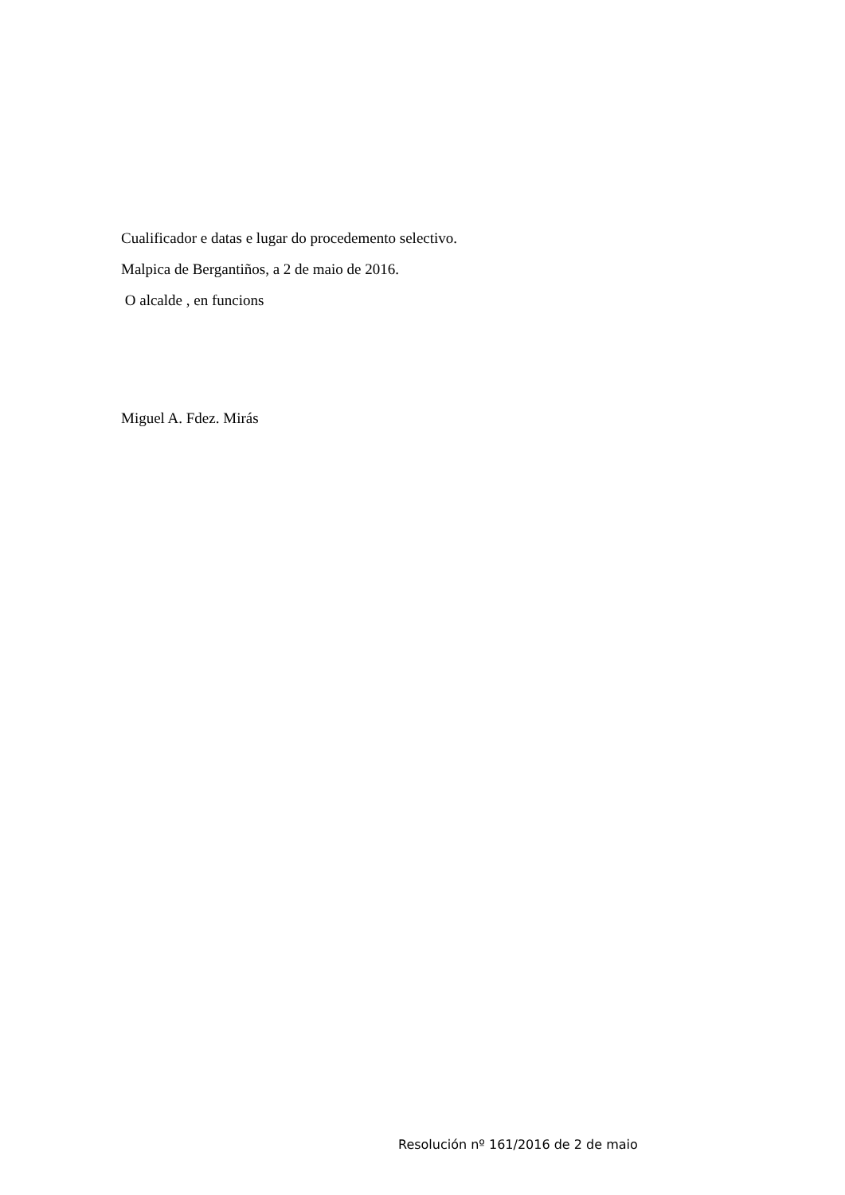Cualificador e datas e lugar do procedemento selectivo.
Malpica de Bergantiños, a 2 de maio de 2016.
O alcalde , en funcions
Miguel A. Fdez. Mirás
Resolución nº 161/2016 de 2 de maio